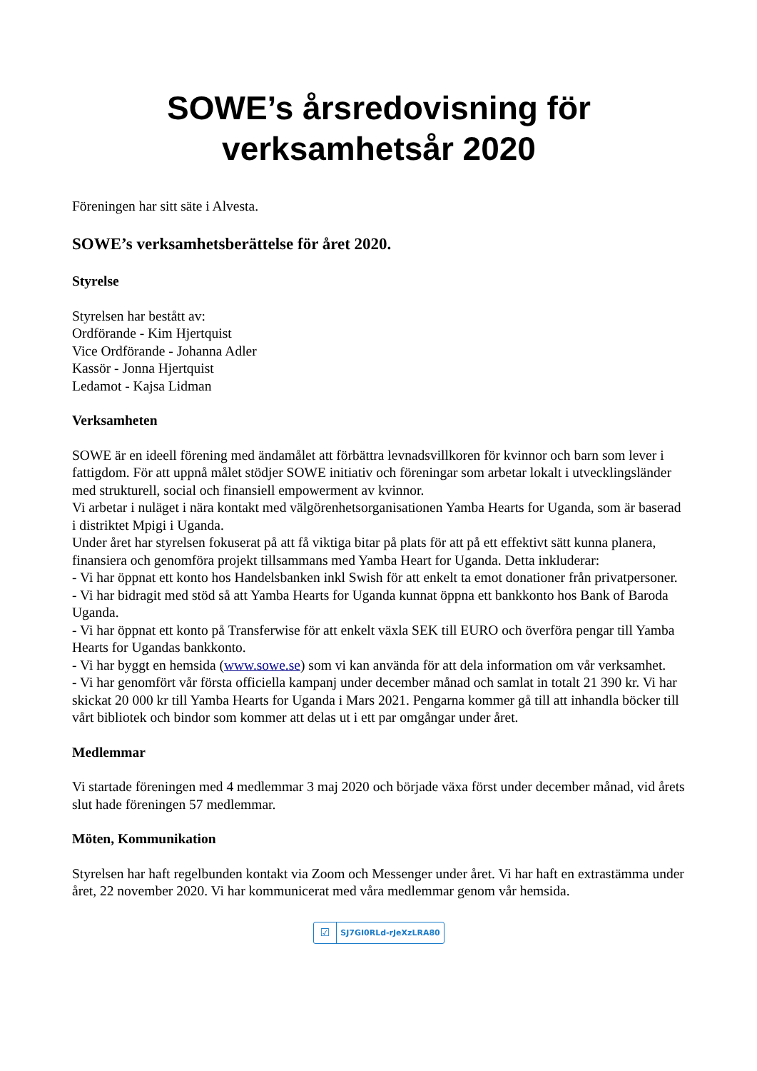SOWE’s årsredovisning för
verksamhetsår 2020
Föreningen har sitt säte i Alvesta.
SOWE’s verksamhetsberättelse för året 2020.
Styrelse
Styrelsen har bestått av:
Ordförande - Kim Hjertquist
Vice Ordförande - Johanna Adler
Kassör - Jonna Hjertquist
Ledamot - Kajsa Lidman
Verksamheten
SOWE är en ideell förening med ändamålet att förbättra levnadsvillkoren för kvinnor och barn som lever i fattigdom. För att uppnå målet stödjer SOWE initiativ och föreningar som arbetar lokalt i utvecklingsländer med strukturell, social och finansiell empowerment av kvinnor.
Vi arbetar i nuläget i nära kontakt med välgörenhetsorganisationen Yamba Hearts for Uganda, som är baserad i distriktet Mpigi i Uganda.
Under året har styrelsen fokuserat på att få viktiga bitar på plats för att på ett effektivt sätt kunna planera, finansiera och genomföra projekt tillsammans med Yamba Heart for Uganda. Detta inkluderar:
- Vi har öppnat ett konto hos Handelsbanken inkl Swish för att enkelt ta emot donationer från privatpersoner.
- Vi har bidragit med stöd så att Yamba Hearts for Uganda kunnat öppna ett bankkonto hos Bank of Baroda Uganda.
- Vi har öppnat ett konto på Transferwise för att enkelt växla SEK till EURO och överföra pengar till Yamba Hearts for Ugandas bankkonto.
- Vi har byggt en hemsida (www.sowe.se) som vi kan använda för att dela information om vår verksamhet.
- Vi har genomfört vår första officiella kampanj under december månad och samlat in totalt 21 390 kr. Vi har skickat 20 000 kr till Yamba Hearts for Uganda i Mars 2021. Pengarna kommer gå till att inhandla böcker till vårt bibliotek och bindor som kommer att delas ut i ett par omgångar under året.
Medlemmar
Vi startade föreningen med 4 medlemmar 3 maj 2020 och började växa först under december månad, vid årets slut hade föreningen 57 medlemmar.
Möten, Kommunikation
Styrelsen har haft regelbunden kontakt via Zoom och Messenger under året. Vi har haft en extrastämma under året, 22 november 2020. Vi har kommunicerat med våra medlemmar genom vår hemsida.
☑
SJ7GI0RLd-rJeXzLRA80